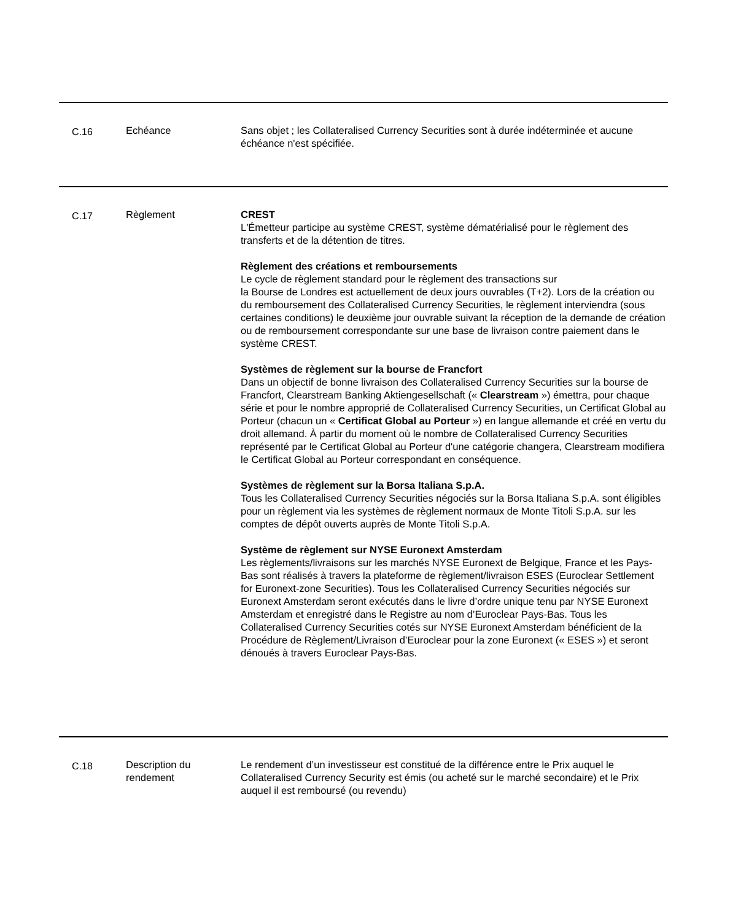| C.16 | Echéance | Sans objet ; les Collateralised Currency Securities sont à durée indéterminée et aucune échéance n'est spécifiée. |
| C.17 | Règlement | CREST L'Émetteur participe au système CREST, système dématérialisé pour le règlement des transferts et de la détention de titres. Règlement des créations et remboursements Le cycle de règlement standard pour le règlement des transactions sur la Bourse de Londres est actuellement de deux jours ouvrables (T+2). Lors de la création ou du remboursement des Collateralised Currency Securities, le règlement interviendra (sous certaines conditions) le deuxième jour ouvrable suivant la réception de la demande de création ou de remboursement correspondante sur une base de livraison contre paiement dans le système CREST. Systèmes de règlement sur la bourse de Francfort Dans un objectif de bonne livraison des Collateralised Currency Securities sur la bourse de Francfort, Clearstream Banking Aktiengesellschaft (« Clearstream ») émettra, pour chaque série et pour le nombre approprié de Collateralised Currency Securities, un Certificat Global au Porteur (chacun un « Certificat Global au Porteur ») en langue allemande et créé en vertu du droit allemand. À partir du moment où le nombre de Collateralised Currency Securities représenté par le Certificat Global au Porteur d'une catégorie changera, Clearstream modifiera le Certificat Global au Porteur correspondant en conséquence. Systèmes de règlement sur la Borsa Italiana S.p.A. Tous les Collateralised Currency Securities négociés sur la Borsa Italiana S.p.A. sont éligibles pour un règlement via les systèmes de règlement normaux de Monte Titoli S.p.A. sur les comptes de dépôt ouverts auprès de Monte Titoli S.p.A. Système de règlement sur NYSE Euronext Amsterdam Les règlements/livraisons sur les marchés NYSE Euronext de Belgique, France et les Pays-Bas sont réalisés à travers la plateforme de règlement/livraison ESES (Euroclear Settlement for Euronext-zone Securities). Tous les Collateralised Currency Securities négociés sur Euronext Amsterdam seront exécutés dans le livre d’ordre unique tenu par NYSE Euronext Amsterdam et enregistré dans le Registre au nom d’Euroclear Pays-Bas. Tous les Collateralised Currency Securities cotés sur NYSE Euronext Amsterdam bénéficient de la Procédure de Règlement/Livraison d’Euroclear pour la zone Euronext (« ESES ») et seront dénoués à travers Euroclear Pays-Bas. |
| C.18 | Description du rendement | Le rendement d’un investisseur est constitué de la différence entre le Prix auquel le Collateralised Currency Security est émis (ou acheté sur le marché secondaire) et le Prix auquel il est remboursé (ou revendu) |